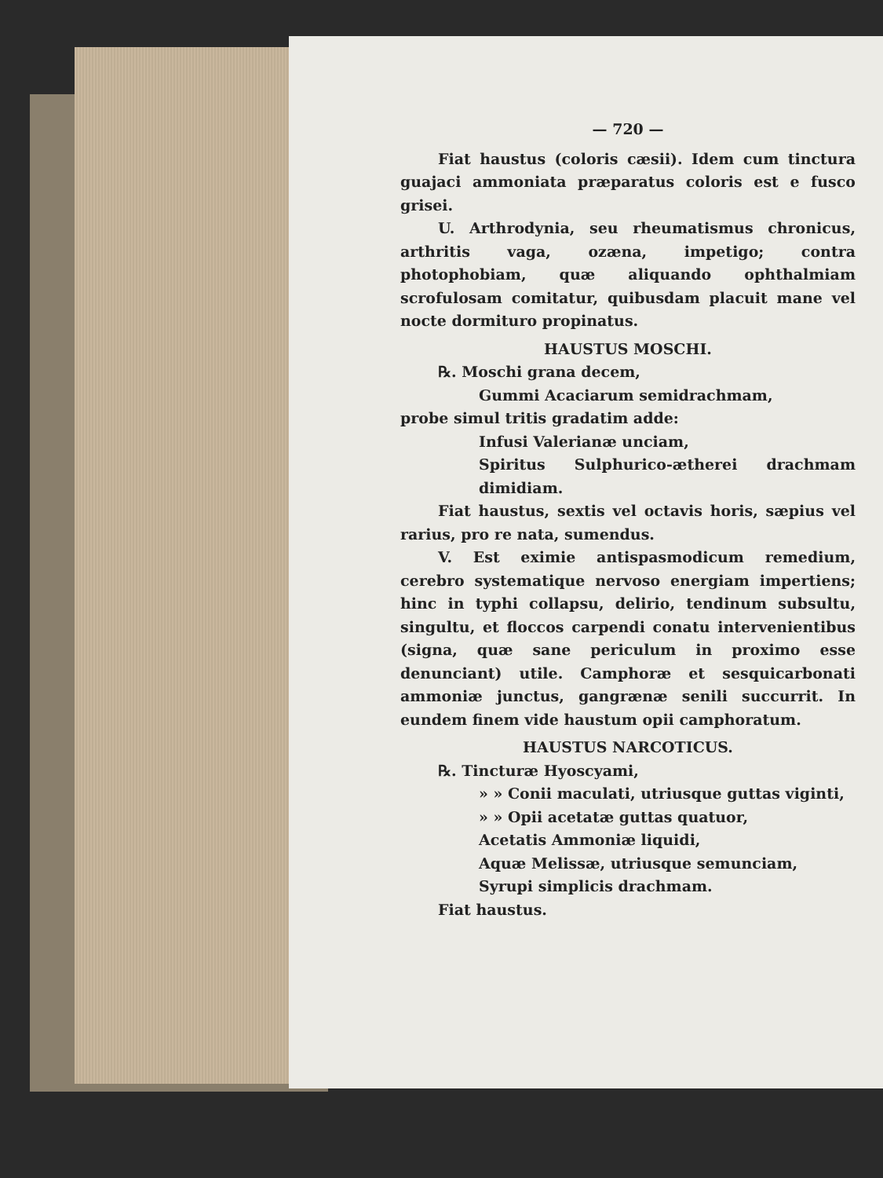— 720 —
Fiat haustus (coloris cæsii). Idem cum tinctura guajaci ammoniata præparatus coloris est e fusco grisei.
U. Arthrodynia, seu rheumatismus chronicus, arthritis vaga, ozæna, impetigo; contra photophobiam, quæ aliquando ophthalmiam scrofulosam comitatur, quibusdam placuit mane vel nocte dormituro propinatus.
HAUSTUS MOSCHI.
℞. Moschi grana decem,
Gummi Acaciarum semidrachmam,
probe simul tritis gradatim adde:
Infusi Valerianæ unciam,
Spiritus Sulphurico-ætherei drachmam dimidiam.
Fiat haustus, sextis vel octavis horis, sæpius vel rarius, pro re nata, sumendus.
V. Est eximie antispasmodicum remedium, cerebro systematique nervoso energiam impertiens; hinc in typhi collapsu, delirio, tendinum subsultu, singultu, et floccos carpendi conatu intervenientibus (signa, quæ sane periculum in proximo esse denunciant) utile. Camphoræ et sesquicarbonati ammoniæ junctus, gangrænæ senili succurrit. In eundem finem vide haustum opii camphoratum.
HAUSTUS NARCOTICUS.
℞. Tincturæ Hyoscyami,
» » Conii maculati, utriusque guttas viginti,
» » Opii acetatæ guttas quatuor,
Acetatis Ammoniæ liquidi,
Aquæ Melissæ, utriusque semunciam,
Syrupi simplicis drachmam.
Fiat haustus.